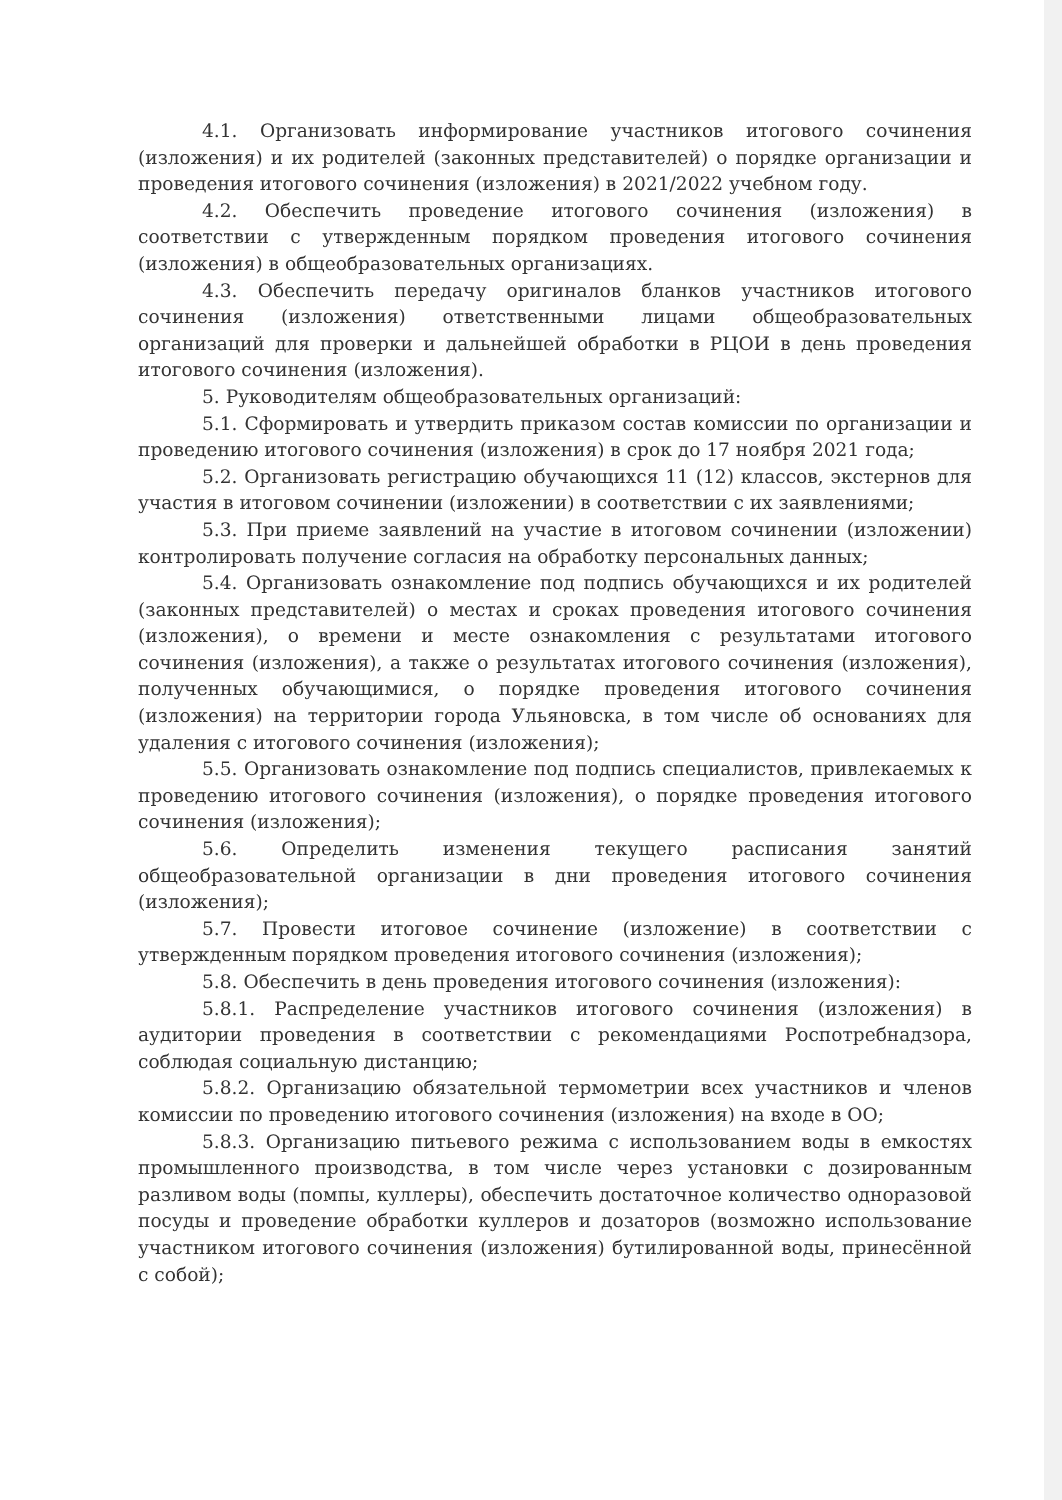4.1. Организовать информирование участников итогового сочинения (изложения) и их родителей (законных представителей) о порядке организации и проведения итогового сочинения (изложения) в 2021/2022 учебном году.
4.2. Обеспечить проведение итогового сочинения (изложения) в соответствии с утвержденным порядком проведения итогового сочинения (изложения) в общеобразовательных организациях.
4.3. Обеспечить передачу оригиналов бланков участников итогового сочинения (изложения) ответственными лицами общеобразовательных организаций для проверки и дальнейшей обработки в РЦОИ в день проведения итогового сочинения (изложения).
5. Руководителям общеобразовательных организаций:
5.1. Сформировать и утвердить приказом состав комиссии по организации и проведению итогового сочинения (изложения) в срок до 17 ноября 2021 года;
5.2. Организовать регистрацию обучающихся 11 (12) классов, экстернов для участия в итоговом сочинении (изложении) в соответствии с их заявлениями;
5.3. При приеме заявлений на участие в итоговом сочинении (изложении) контролировать получение согласия на обработку персональных данных;
5.4. Организовать ознакомление под подпись обучающихся и их родителей (законных представителей) о местах и сроках проведения итогового сочинения (изложения), о времени и месте ознакомления с результатами итогового сочинения (изложения), а также о результатах итогового сочинения (изложения), полученных обучающимися, о порядке проведения итогового сочинения (изложения) на территории города Ульяновска, в том числе об основаниях для удаления с итогового сочинения (изложения);
5.5. Организовать ознакомление под подпись специалистов, привлекаемых к проведению итогового сочинения (изложения), о порядке проведения итогового сочинения (изложения);
5.6. Определить изменения текущего расписания занятий общеобразовательной организации в дни проведения итогового сочинения (изложения);
5.7. Провести итоговое сочинение (изложение) в соответствии с утвержденным порядком проведения итогового сочинения (изложения);
5.8. Обеспечить в день проведения итогового сочинения (изложения):
5.8.1. Распределение участников итогового сочинения (изложения) в аудитории проведения в соответствии с рекомендациями Роспотребнадзора, соблюдая социальную дистанцию;
5.8.2. Организацию обязательной термометрии всех участников и членов комиссии по проведению итогового сочинения (изложения) на входе в ОО;
5.8.3. Организацию питьевого режима с использованием воды в емкостях промышленного производства, в том числе через установки с дозированным разливом воды (помпы, куллеры), обеспечить достаточное количество одноразовой посуды и проведение обработки куллеров и дозаторов (возможно использование участником итогового сочинения (изложения) бутилированной воды, принесённой с собой);